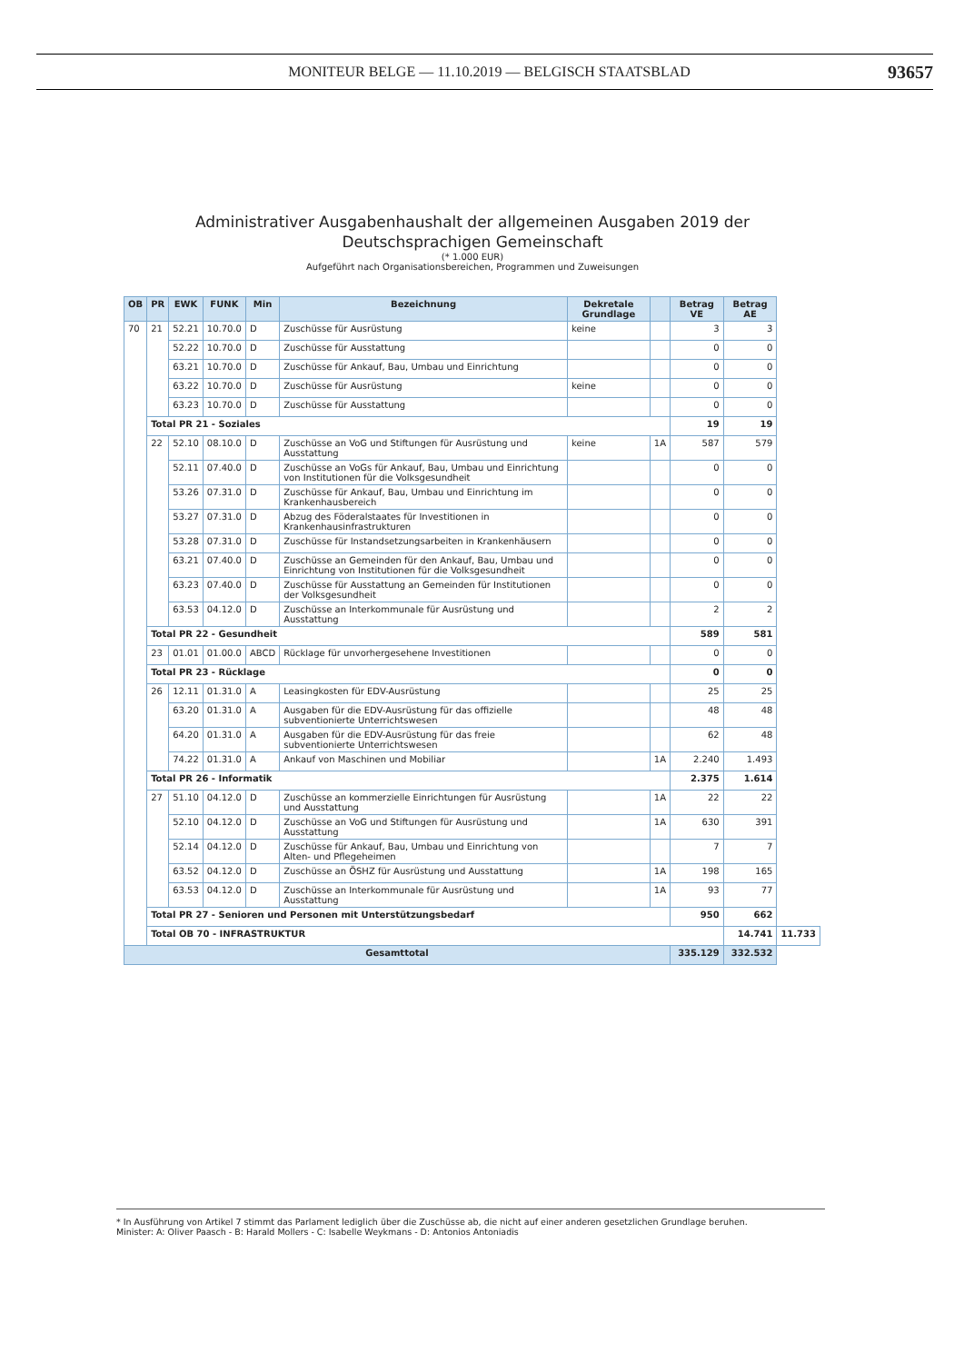MONITEUR BELGE — 11.10.2019 — BELGISCH STAATSBLAD
93657
Administrativer Ausgabenhaushalt der allgemeinen Ausgaben 2019 der Deutschsprachigen Gemeinschaft
(* 1.000 EUR)
Aufgeführt nach Organisationsbereichen, Programmen und Zuweisungen
| OB | PR | EWK | FUNK | Min | Bezeichnung | Dekretale Grundlage | | Betrag VE | Betrag AE | |
| --- | --- | --- | --- | --- | --- | --- | --- | --- | --- | --- |
| 70 | 21 | 52.21 | 10.70.0 | D | Zuschüsse für Ausrüstung | keine | | 3 | 3 | |
| | | 52.22 | 10.70.0 | D | Zuschüsse für Ausstattung | | | 0 | 0 | |
| | | 63.21 | 10.70.0 | D | Zuschüsse für Ankauf, Bau, Umbau und Einrichtung | | | 0 | 0 | |
| | | 63.22 | 10.70.0 | D | Zuschüsse für Ausrüstung | keine | | 0 | 0 | |
| | | 63.23 | 10.70.0 | D | Zuschüsse für Ausstattung | | | 0 | 0 | |
| | Total PR 21 - Soziales | | | | | | | 19 | 19 | |
| | 22 | 52.10 | 08.10.0 | D | Zuschüsse an VoG und Stiftungen für Ausrüstung und Ausstattung | keine | 1A | 587 | 579 | |
| | | 52.11 | 07.40.0 | D | Zuschüsse an VoGs für Ankauf, Bau, Umbau und Einrichtung von Institutionen für die Volksgesundheit | | | 0 | 0 | |
| | | 53.26 | 07.31.0 | D | Zuschüsse für Ankauf, Bau, Umbau und Einrichtung im Krankenhausbereich | | | 0 | 0 | |
| | | 53.27 | 07.31.0 | D | Abzug des Föderalstaates für Investitionen in Krankenhausinfrastrukturen | | | 0 | 0 | |
| | | 53.28 | 07.31.0 | D | Zuschüsse für Instandsetzungsarbeiten in Krankenhäusern | | | 0 | 0 | |
| | | 63.21 | 07.40.0 | D | Zuschüsse an Gemeinden für den Ankauf, Bau, Umbau und Einrichtung von Institutionen für die Volksgesundheit | | | 0 | 0 | |
| | | 63.23 | 07.40.0 | D | Zuschüsse für Ausstattung an Gemeinden für Institutionen der Volksgesundheit | | | 0 | 0 | |
| | | 63.53 | 04.12.0 | D | Zuschüsse an Interkommunale für Ausrüstung und Ausstattung | | | 2 | 2 | |
| | Total PR 22 - Gesundheit | | | | | | | 589 | 581 | |
| | 23 | 01.01 | 01.00.0 | ABCD | Rücklage für unvorhergesehene Investitionen | | | 0 | 0 | |
| | Total PR 23 - Rücklage | | | | | | | 0 | 0 | |
| | 26 | 12.11 | 01.31.0 | A | Leasingkosten für EDV-Ausrüstung | | | 25 | 25 | |
| | | 63.20 | 01.31.0 | A | Ausgaben für die EDV-Ausrüstung für das offizielle subventionierte Unterrichtswesen | | | 48 | 48 | |
| | | 64.20 | 01.31.0 | A | Ausgaben für die EDV-Ausrüstung für das freie subventionierte Unterrichtswesen | | | 62 | 48 | |
| | | 74.22 | 01.31.0 | A | Ankauf von Maschinen und Mobiliar | | 1A | 2.240 | 1.493 | |
| | Total PR 26 - Informatik | | | | | | | 2.375 | 1.614 | |
| | 27 | 51.10 | 04.12.0 | D | Zuschüsse an kommerzielle Einrichtungen für Ausrüstung und Ausstattung | | 1A | 22 | 22 | |
| | | 52.10 | 04.12.0 | D | Zuschüsse an VoG und Stiftungen für Ausrüstung und Ausstattung | | 1A | 630 | 391 | |
| | | 52.14 | 04.12.0 | D | Zuschüsse für Ankauf, Bau, Umbau und Einrichtung von Alten- und Pflegeheimen | | | 7 | 7 | |
| | | 63.52 | 04.12.0 | D | Zuschüsse an ÖSHZ für Ausrüstung und Ausstattung | | 1A | 198 | 165 | |
| | | 63.53 | 04.12.0 | D | Zuschüsse an Interkommunale für Ausrüstung und Ausstattung | | 1A | 93 | 77 | |
| | Total PR 27 - Senioren und Personen mit Unterstützungsbedarf | | | | | | | 950 | 662 | |
| | Total OB 70 - INFRASTRUKTUR | | | | | | | | 14.741 | 11.733 |
| Gesamttotal | | | | | | | | 335.129 | 332.532 | |
* In Ausführung von Artikel 7 stimmt das Parlament lediglich über die Zuschüsse ab, die nicht auf einer anderen gesetzlichen Grundlage beruhen.
Minister: A: Oliver Paasch - B: Harald Mollers - C: Isabelle Weykmans - D: Antonios Antoniadis